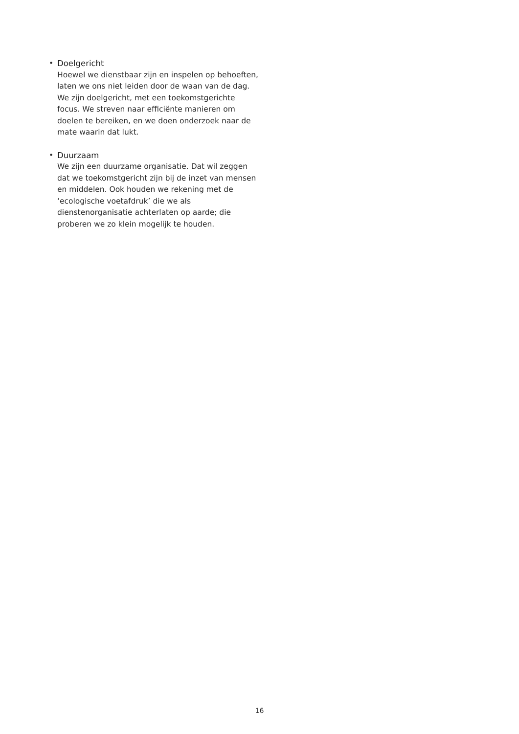• Doelgericht
Hoewel we dienstbaar zijn en inspelen op behoeften, laten we ons niet leiden door de waan van de dag. We zijn doelgericht, met een toekomstgerichte focus. We streven naar efficiënte manieren om doelen te bereiken, en we doen onderzoek naar de mate waarin dat lukt.
• Duurzaam
We zijn een duurzame organisatie. Dat wil zeggen dat we toekomstgericht zijn bij de inzet van mensen en middelen. Ook houden we rekening met de ‘ecologische voetafdruk’ die we als dienstenorganisatie achterlaten op aarde; die proberen we zo klein mogelijk te houden.
16